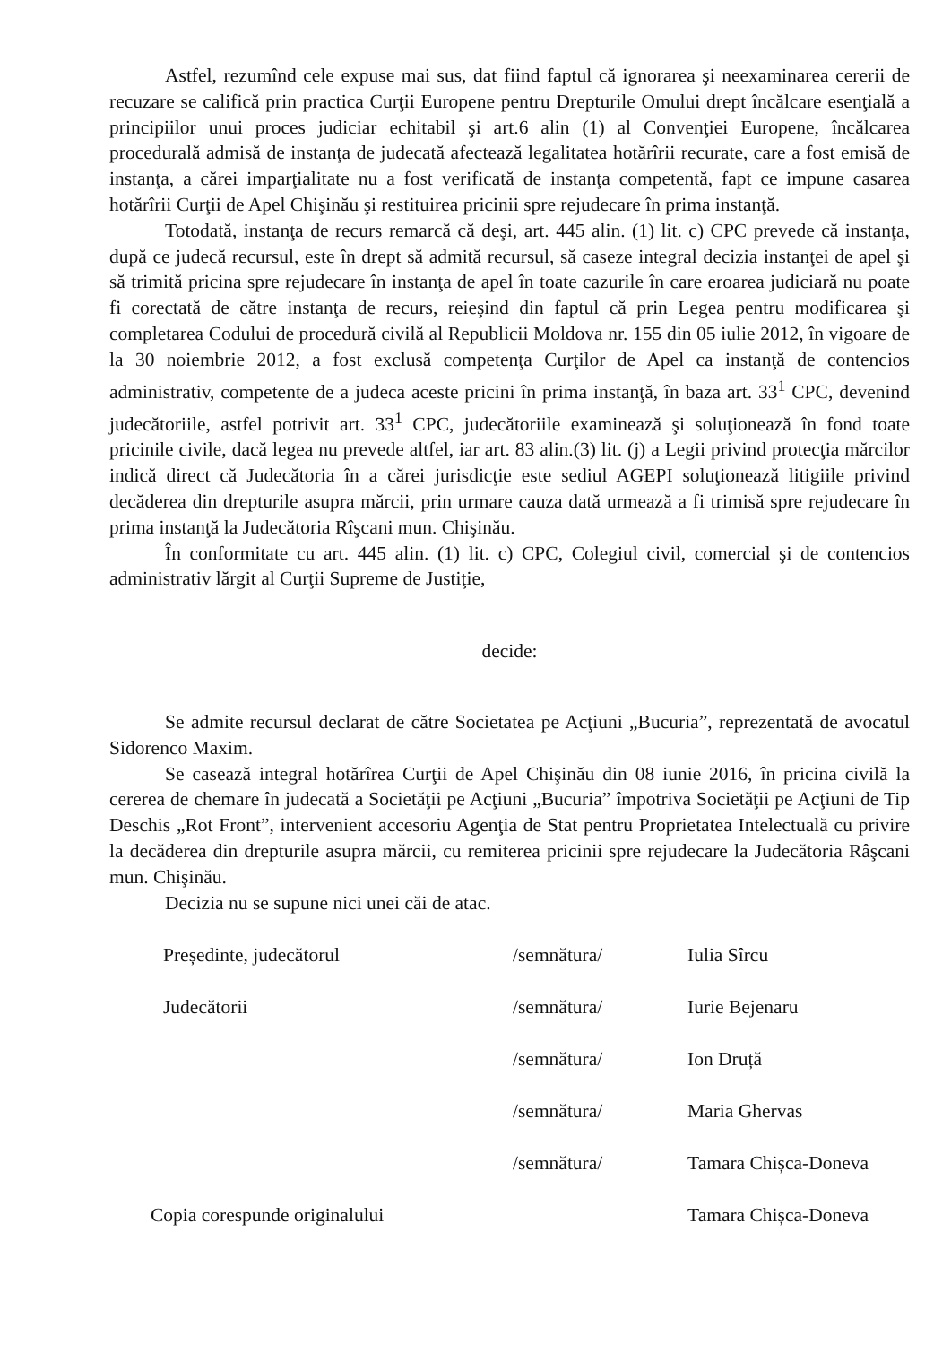Astfel, rezumînd cele expuse mai sus, dat fiind faptul că ignorarea şi neexaminarea cererii de recuzare se califică prin practica Curţii Europene pentru Drepturile Omului drept încălcare esenţială a principiilor unui proces judiciar echitabil şi art.6 alin (1) al Convenţiei Europene, încălcarea procedurală admisă de instanţa de judecată afectează legalitatea hotărîrii recurate, care a fost emisă de instanţa, a cărei imparţialitate nu a fost verificată de instanţa competentă, fapt ce impune casarea hotărîrii Curţii de Apel Chişinău şi restituirea pricinii spre rejudecare în prima instanţă.
Totodată, instanţa de recurs remarcă că deşi, art. 445 alin. (1) lit. c) CPC prevede că instanţa, după ce judecă recursul, este în drept să admită recursul, să caseze integral decizia instanţei de apel şi să trimită pricina spre rejudecare în instanţa de apel în toate cazurile în care eroarea judiciară nu poate fi corectată de către instanţa de recurs, reieşind din faptul că prin Legea pentru modificarea şi completarea Codului de procedură civilă al Republicii Moldova nr. 155 din 05 iulie 2012, în vigoare de la 30 noiembrie 2012, a fost exclusă competenţa Curţilor de Apel ca instanţă de contencios administrativ, competente de a judeca aceste pricini în prima instanţă, în baza art. 33<sup>1</sup> CPC, devenind judecătoriile, astfel potrivit art. 33<sup>1</sup> CPC, judecătoriile examinează şi soluţionează în fond toate pricinile civile, dacă legea nu prevede altfel, iar art. 83 alin.(3) lit. (j) a Legii privind protecţia mărcilor indică direct că Judecătoria în a cărei jurisdicţie este sediul AGEPI soluţionează litigiile privind decăderea din drepturile asupra mărcii, prin urmare cauza dată urmează a fi trimisă spre rejudecare în prima instanţă la Judecătoria Rîşcani mun. Chişinău.
În conformitate cu art. 445 alin. (1) lit. c) CPC, Colegiul civil, comercial şi de contencios administrativ lărgit al Curţii Supreme de Justiţie,
decide:
Se admite recursul declarat de către Societatea pe Acţiuni „Bucuria”, reprezentată de avocatul Sidorenco Maxim.
Se casează integral hotărîrea Curţii de Apel Chişinău din 08 iunie 2016, în pricina civilă la cererea de chemare în judecată a Societăţii pe Acţiuni „Bucuria” împotriva Societăţii pe Acţiuni de Tip Deschis „Rot Front”, intervenient accesoriu Agenţia de Stat pentru Proprietatea Intelectuală cu privire la decăderea din drepturile asupra mărcii, cu remiterea pricinii spre rejudecare la Judecătoria Râşcani mun. Chişinău.
Decizia nu se supune nici unei căi de atac.
| Președinte, judecătorul | /semnătura/ | Iulia Sîrcu |
| Judecătorii | /semnătura/ | Iurie Bejenaru |
| | /semnătura/ | Ion Druță |
| | /semnătura/ | Maria Ghervas |
| | /semnătura/ | Tamara Chișca-Doneva |
| Copia corespunde originalului | | Tamara Chișca-Doneva |